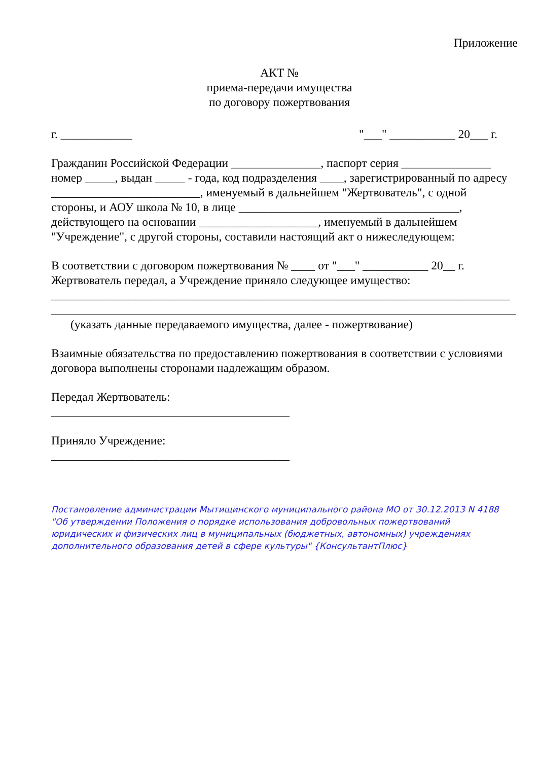Приложение
АКТ №
приема-передачи имущества
по договору пожертвования
г. ____________ "___" ___________ 20___ г.
Гражданин Российской Федерации _______________, паспорт серия _______________ номер _____, выдан _____ - года, код подразделения ____, зарегистрированный по адресу _________________________, именуемый в дальнейшем "Жертвователь", с одной стороны, и АОУ школа № 10, в лице _____________________________________, действующего на основании ____________________, именуемый в дальнейшем "Учреждение", с другой стороны, составили настоящий акт о нижеследующем:
В соответствии с договором пожертвования № ____ от "___" ___________ 20__ г. Жертвователь передал, а Учреждение приняло следующее имущество:
_____________________________________________________________________________
______________________________________________________________________________
(указать данные передаваемого имущества, далее - пожертвование)
Взаимные обязательства по предоставлению пожертвования в соответствии с условиями договора выполнены сторонами надлежащим образом.
Передал Жертвователь:
________________________________________
Приняло Учреждение:
________________________________________
Постановление администрации Мытищинского муниципального района МО от 30.12.2013 N 4188 "Об утверждении Положения о порядке использования добровольных пожертвований юридических и физических лиц в муниципальных (бюджетных, автономных) учреждениях дополнительного образования детей в сфере культуры" {КонсультантПлюс}